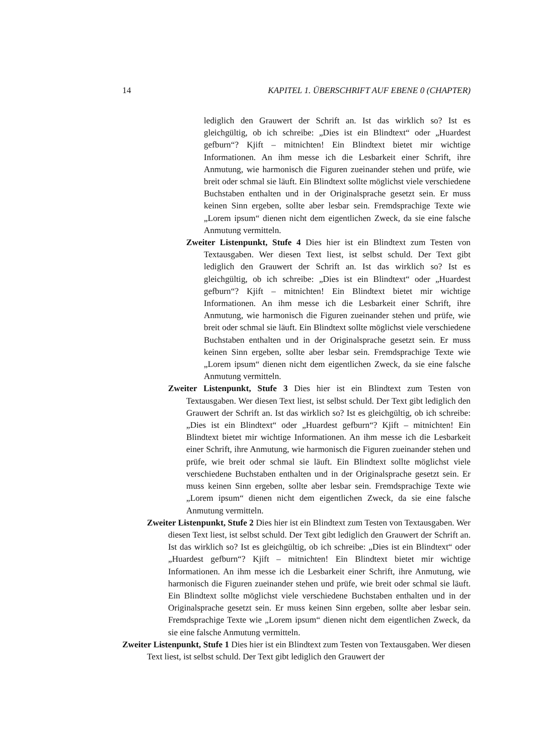14 KAPITEL 1. ÜBERSCHRIFT AUF EBENE 0 (CHAPTER)
lediglich den Grauwert der Schrift an. Ist das wirklich so? Ist es gleichgültig, ob ich schreibe: „Dies ist ein Blindtext“ oder „Huardest gefburn“? Kjift – mitnichten! Ein Blindtext bietet mir wichtige Informationen. An ihm messe ich die Lesbarkeit einer Schrift, ihre Anmutung, wie harmonisch die Figuren zueinander stehen und prüfe, wie breit oder schmal sie läuft. Ein Blindtext sollte möglichst viele verschiedene Buchstaben enthalten und in der Originalsprache gesetzt sein. Er muss keinen Sinn ergeben, sollte aber lesbar sein. Fremdsprachige Texte wie „Lorem ipsum“ dienen nicht dem eigentlichen Zweck, da sie eine falsche Anmutung vermitteln.
Zweiter Listenpunkt, Stufe 4 Dies hier ist ein Blindtext zum Testen von Textausgaben. Wer diesen Text liest, ist selbst schuld. Der Text gibt lediglich den Grauwert der Schrift an. Ist das wirklich so? Ist es gleichgültig, ob ich schreibe: „Dies ist ein Blindtext“ oder „Huardest gefburn“? Kjift – mitnichten! Ein Blindtext bietet mir wichtige Informationen. An ihm messe ich die Lesbarkeit einer Schrift, ihre Anmutung, wie harmonisch die Figuren zueinander stehen und prüfe, wie breit oder schmal sie läuft. Ein Blindtext sollte möglichst viele verschiedene Buchstaben enthalten und in der Originalsprache gesetzt sein. Er muss keinen Sinn ergeben, sollte aber lesbar sein. Fremdsprachige Texte wie „Lorem ipsum“ dienen nicht dem eigentlichen Zweck, da sie eine falsche Anmutung vermitteln.
Zweiter Listenpunkt, Stufe 3 Dies hier ist ein Blindtext zum Testen von Textausgaben. Wer diesen Text liest, ist selbst schuld. Der Text gibt lediglich den Grauwert der Schrift an. Ist das wirklich so? Ist es gleichgültig, ob ich schreibe: „Dies ist ein Blindtext“ oder „Huardest gefburn“? Kjift – mitnichten! Ein Blindtext bietet mir wichtige Informationen. An ihm messe ich die Lesbarkeit einer Schrift, ihre Anmutung, wie harmonisch die Figuren zueinander stehen und prüfe, wie breit oder schmal sie läuft. Ein Blindtext sollte möglichst viele verschiedene Buchstaben enthalten und in der Originalsprache gesetzt sein. Er muss keinen Sinn ergeben, sollte aber lesbar sein. Fremdsprachige Texte wie „Lorem ipsum“ dienen nicht dem eigentlichen Zweck, da sie eine falsche Anmutung vermitteln.
Zweiter Listenpunkt, Stufe 2 Dies hier ist ein Blindtext zum Testen von Textausgaben. Wer diesen Text liest, ist selbst schuld. Der Text gibt lediglich den Grauwert der Schrift an. Ist das wirklich so? Ist es gleichgültig, ob ich schreibe: „Dies ist ein Blindtext“ oder „Huardest gefburn“? Kjift – mitnichten! Ein Blindtext bietet mir wichtige Informationen. An ihm messe ich die Lesbarkeit einer Schrift, ihre Anmutung, wie harmonisch die Figuren zueinander stehen und prüfe, wie breit oder schmal sie läuft. Ein Blindtext sollte möglichst viele verschiedene Buchstaben enthalten und in der Originalsprache gesetzt sein. Er muss keinen Sinn ergeben, sollte aber lesbar sein. Fremdsprachige Texte wie „Lorem ipsum“ dienen nicht dem eigentlichen Zweck, da sie eine falsche Anmutung vermitteln.
Zweiter Listenpunkt, Stufe 1 Dies hier ist ein Blindtext zum Testen von Textausgaben. Wer diesen Text liest, ist selbst schuld. Der Text gibt lediglich den Grauwert der